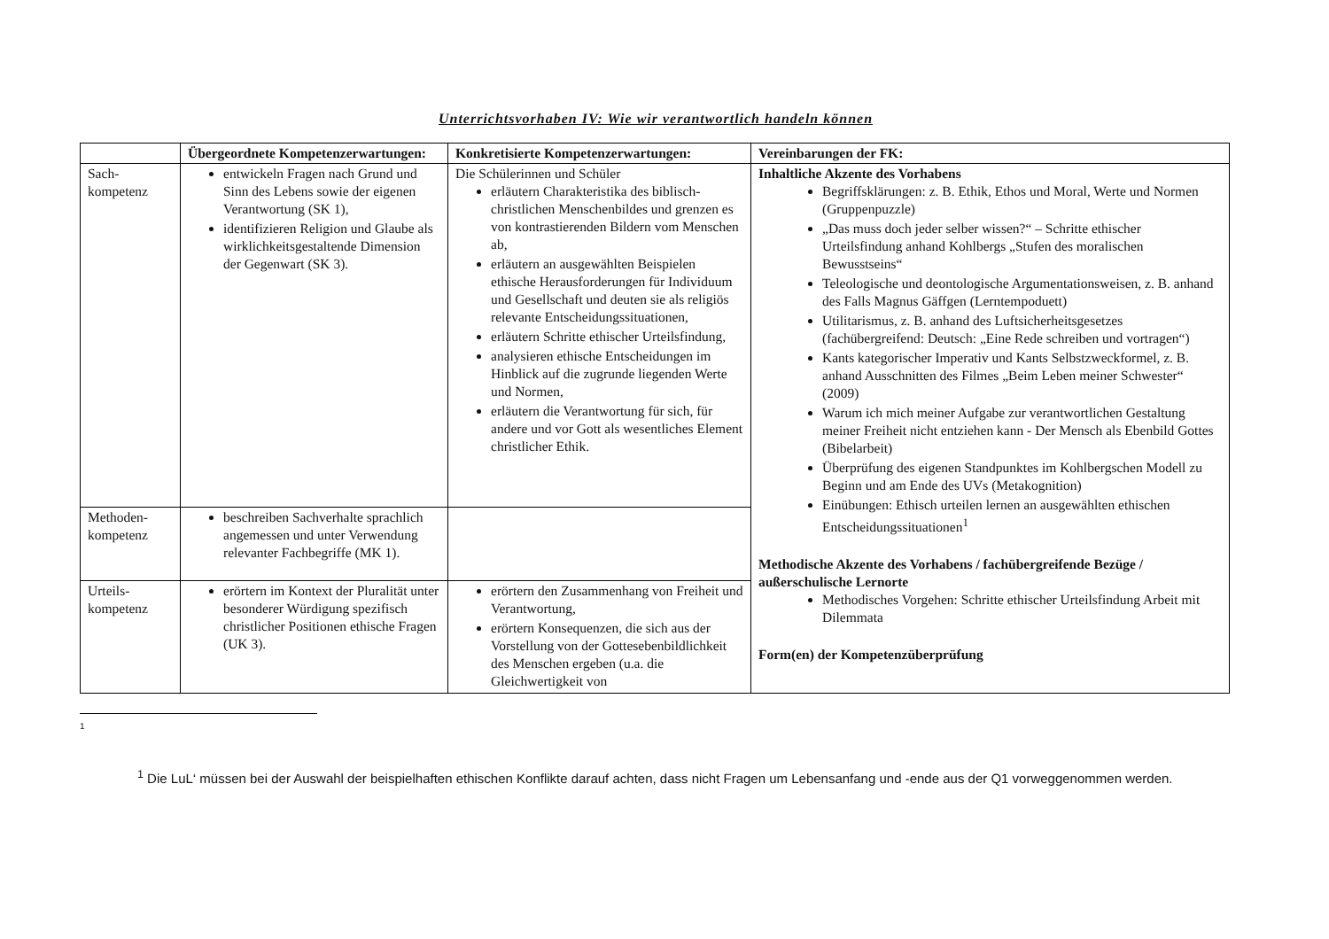Unterrichtsvorhaben IV: Wie wir verantwortlich handeln können
| | Übergeordnete Kompetenzerwartungen: | Konkretisierte Kompetenzerwartungen: | Vereinbarungen der FK: |
| --- | --- | --- | --- |
| Sach- kompetenz | entwickeln Fragen nach Grund und Sinn des Lebens sowie der eigenen Verantwortung (SK 1), identifizieren Religion und Glaube als wirklichkeitsgestaltende Dimension der Gegenwart (SK 3). | Die Schülerinnen und Schüler erläutern Charakteristika des biblisch-christlichen Menschenbildes und grenzen es von kontrastierenden Bildern vom Menschen ab, erläutern an ausgewählten Beispielen ethische Herausforderungen für Individuum und Gesellschaft und deuten sie als religiös relevante Entscheidungssituationen, erläutern Schritte ethischer Urteilsfindung, analysieren ethische Entscheidungen im Hinblick auf die zugrunde liegenden Werte und Normen, erläutern die Verantwortung für sich, für andere und vor Gott als wesentliches Element christlicher Ethik. | Inhaltliche Akzente des Vorhabens Begriffsklärungen: z. B. Ethik, Ethos und Moral, Werte und Normen (Gruppenpuzzle) „Das muss doch jeder selber wissen?“ – Schritte ethischer Urteilsfindung anhand Kohlbergs „Stufen des moralischen Bewusstseins“ Teleologische und deontologische Argumentationsweisen, z. B. anhand des Falls Magnus Gäffgen (Lerntempoduett) Utilitarismus, z. B. anhand des Luftsicherheitsgesetzes (fachübergreifend: Deutsch: „Eine Rede schreiben und vortragen“) Kants kategorischer Imperativ und Kants Selbstzweckformel, z. B. anhand Ausschnitten des Filmes „Beim Leben meiner Schwester“ (2009) Warum ich mich meiner Aufgabe zur verantwortlichen Gestaltung meiner Freiheit nicht entziehen kann - Der Mensch als Ebenbild Gottes (Bibelarbeit) Überprüfung des eigenen Standpunktes im Kohlbergschen Modell zu Beginn und am Ende des UVs (Metakognition) Einübungen: Ethisch urteilen lernen an ausgewählten ethischen Entscheidungssituationen<sup>1</sup> Methodische Akzente des Vorhabens / fachübergreifende Bezüge / außerschulische Lernorte Methodisches Vorgehen: Schritte ethischer Urteilsfindung Arbeit mit Dilemmata Form(en) der Kompetenzüberprüfung |
| Methoden- kompetenz | beschreiben Sachverhalte sprachlich angemessen und unter Verwendung relevanter Fachbegriffe (MK 1). | | |
| Urteils- kompetenz | erörtern im Kontext der Pluralität unter besonderer Würdigung spezifisch christlicher Positionen ethische Fragen (UK 3). | erörtern den Zusammenhang von Freiheit und Verantwortung, erörtern Konsequenzen, die sich aus der Vorstellung von der Gottesebenbildlichkeit des Menschen ergeben (u.a. die Gleichwertigkeit von | |
1
<sup>1</sup> Die LuL‘ müssen bei der Auswahl der beispielhaften ethischen Konflikte darauf achten, dass nicht Fragen um Lebensanfang und -ende aus der Q1 vorweggenommen werden.